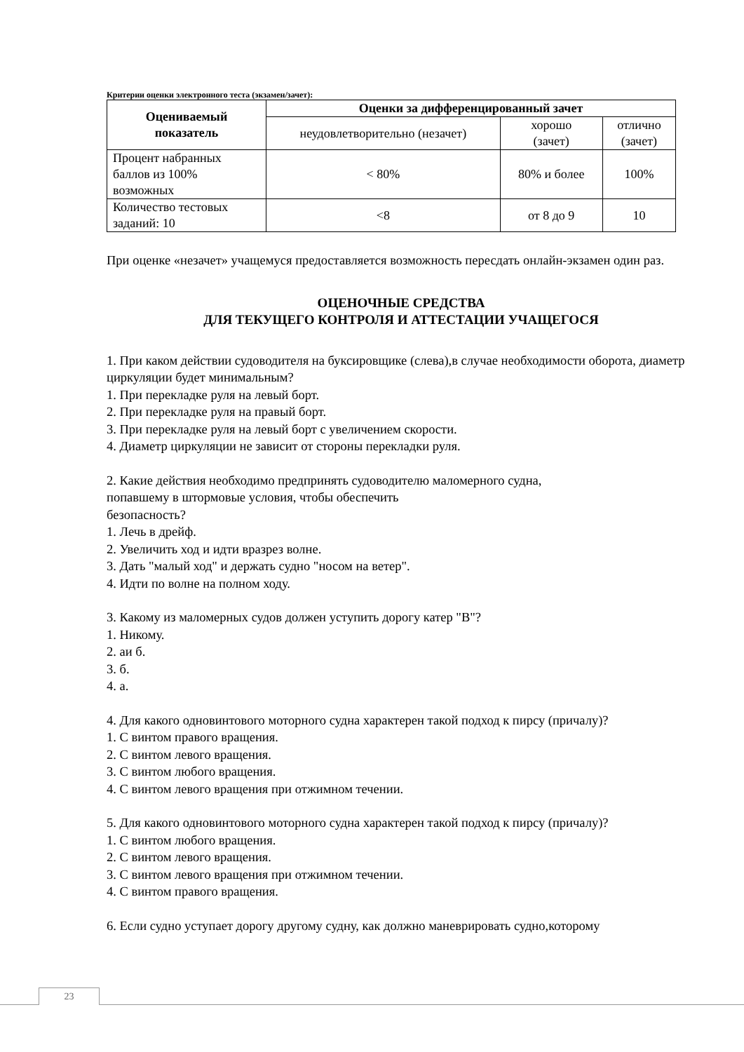Критерии оценки электронного теста (экзамен/зачет):
| Оцениваемый показатель | Оценки за дифференцированный зачет | | |
| --- | --- | --- | --- |
| | неудовлетворительно (незачет) | хорошо (зачет) | отлично (зачет) |
| Процент набранных баллов из 100% возможных | < 80% | 80% и более | 100% |
| Количество тестовых заданий: 10 | <8 | от 8 до 9 | 10 |
При оценке «незачет» учащемуся предоставляется возможность пересдать онлайн-экзамен один раз.
ОЦЕНОЧНЫЕ СРЕДСТВА
ДЛЯ ТЕКУЩЕГО КОНТРОЛЯ И АТТЕСТАЦИИ УЧАЩЕГОСЯ
1. При каком действии судоводителя на буксировщике (слева),в случае необходимости оборота, диаметр циркуляции будет минимальным?
1. При перекладке руля на левый борт.
2. При перекладке руля на правый борт.
3. При перекладке руля на левый борт с увеличением скорости.
4. Диаметр циркуляции не зависит от стороны перекладки руля.
2. Какие действия необходимо предпринять судоводителю маломерного судна,
попавшему в штормовые условия, чтобы обеспечить
безопасность?
1. Лечь в дрейф.
2. Увеличить ход и идти вразрез волне.
3. Дать "малый ход" и держать судно "носом на ветер".
4. Идти по волне на полном ходу.
3. Какому из маломерных судов должен уступить дорогу катер "В"?
1. Никому.
2. аи б.
3. б.
4. а.
4. Для какого одновинтового моторного судна характерен такой подход к пирсу (причалу)?
1. С винтом правого вращения.
2. С винтом левого вращения.
3. С винтом любого вращения.
4. С винтом левого вращения при отжимном течении.
5. Для какого одновинтового моторного судна характерен такой подход к пирсу (причалу)?
1. С винтом любого вращения.
2. С винтом левого вращения.
3. С винтом левого вращения при отжимном течении.
4. С винтом правого вращения.
6. Если судно уступает дорогу другому судну, как должно маневрировать судно,которому
23